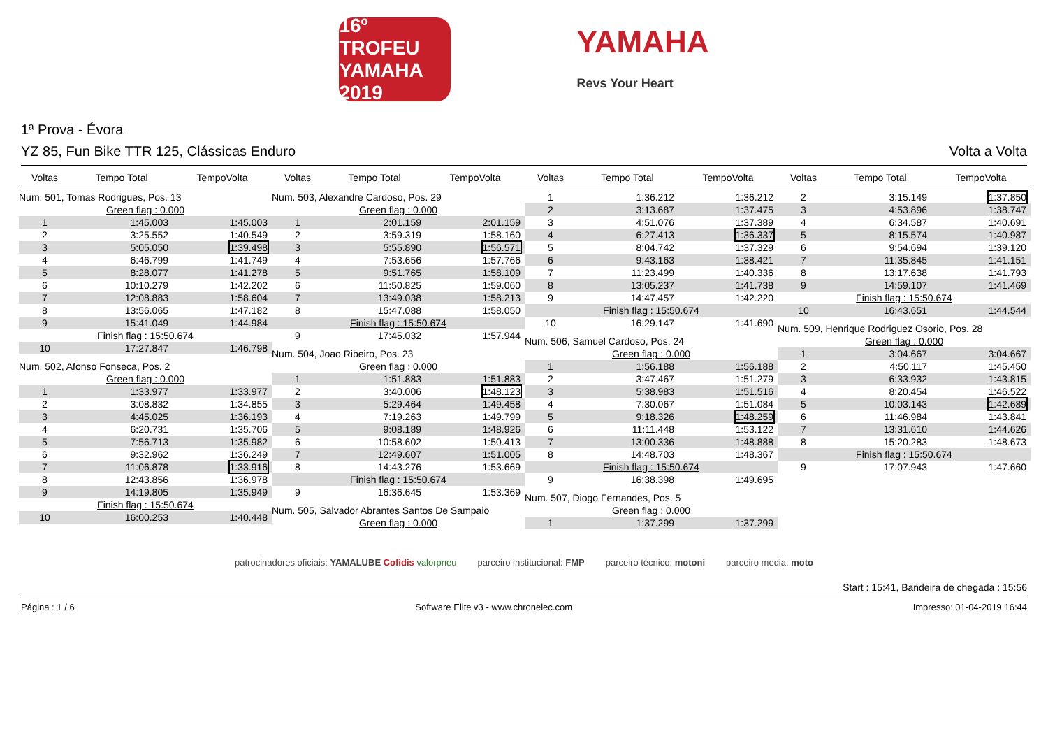16º TROFEU
YAMAHA 2019
YAMAHA
Revs Your Heart
1ª Prova - Évora
YZ 85, Fun Bike TTR 125, Clássicas Enduro Volta a Volta
| Voltas | Tempo Total | TempoVolta |
| --- | --- | --- |
| Num. 501, Tomas Rodrigues, Pos. 13 | | |
| Green flag : 0.000 | | |
| 1 | 1:45.003 | 1:45.003 |
| 2 | 3:25.552 | 1:40.549 |
| 3 | 5:05.050 | 1:39.498 |
| 4 | 6:46.799 | 1:41.749 |
| 5 | 8:28.077 | 1:41.278 |
| 6 | 10:10.279 | 1:42.202 |
| 7 | 12:08.883 | 1:58.604 |
| 8 | 13:56.065 | 1:47.182 |
| 9 | 15:41.049 | 1:44.984 |
| Finish flag : 15:50.674 | | |
| 10 | 17:27.847 | 1:46.798 |
| Num. 502, Afonso Fonseca, Pos. 2 | | |
| Green flag : 0.000 | | |
| 1 | 1:33.977 | 1:33.977 |
| 2 | 3:08.832 | 1:34.855 |
| 3 | 4:45.025 | 1:36.193 |
| 4 | 6:20.731 | 1:35.706 |
| 5 | 7:56.713 | 1:35.982 |
| 6 | 9:32.962 | 1:36.249 |
| 7 | 11:06.878 | 1:33.916 |
| 8 | 12:43.856 | 1:36.978 |
| 9 | 14:19.805 | 1:35.949 |
| Finish flag : 15:50.674 | | |
| 10 | 16:00.253 | 1:40.448 |
| Voltas | Tempo Total | TempoVolta |
| --- | --- | --- |
| Num. 503, Alexandre Cardoso, Pos. 29 | | |
| Green flag : 0.000 | | |
| 1 | 2:01.159 | 2:01.159 |
| 2 | 3:59.319 | 1:58.160 |
| 3 | 5:55.890 | 1:56.571 |
| 4 | 7:53.656 | 1:57.766 |
| 5 | 9:51.765 | 1:58.109 |
| 6 | 11:50.825 | 1:59.060 |
| 7 | 13:49.038 | 1:58.213 |
| 8 | 15:47.088 | 1:58.050 |
| Finish flag : 15:50.674 | | |
| 9 | 17:45.032 | 1:57.944 |
| Num. 504, Joao Ribeiro, Pos. 23 | | |
| Green flag : 0.000 | | |
| 1 | 1:51.883 | 1:51.883 |
| 2 | 3:40.006 | 1:48.123 |
| 3 | 5:29.464 | 1:49.458 |
| 4 | 7:19.263 | 1:49.799 |
| 5 | 9:08.189 | 1:48.926 |
| 6 | 10:58.602 | 1:50.413 |
| 7 | 12:49.607 | 1:51.005 |
| 8 | 14:43.276 | 1:53.669 |
| Finish flag : 15:50.674 | | |
| 9 | 16:36.645 | 1:53.369 |
| Num. 505, Salvador Abrantes Santos De Sampaio | | |
| Green flag : 0.000 | | |
| Voltas | Tempo Total | TempoVolta |
| --- | --- | --- |
| 1 | 1:36.212 | 1:36.212 |
| 2 | 3:13.687 | 1:37.475 |
| 3 | 4:51.076 | 1:37.389 |
| 4 | 6:27.413 | 1:36.337 |
| 5 | 8:04.742 | 1:37.329 |
| 6 | 9:43.163 | 1:38.421 |
| 7 | 11:23.499 | 1:40.336 |
| 8 | 13:05.237 | 1:41.738 |
| 9 | 14:47.457 | 1:42.220 |
| Finish flag : 15:50.674 | | |
| 10 | 16:29.147 | 1:41.690 |
| Num. 506, Samuel Cardoso, Pos. 24 | | |
| Green flag : 0.000 | | |
| 1 | 1:56.188 | 1:56.188 |
| 2 | 3:47.467 | 1:51.279 |
| 3 | 5:38.983 | 1:51.516 |
| 4 | 7:30.067 | 1:51.084 |
| 5 | 9:18.326 | 1:48.259 |
| 6 | 11:11.448 | 1:53.122 |
| 7 | 13:00.336 | 1:48.888 |
| 8 | 14:48.703 | 1:48.367 |
| Finish flag : 15:50.674 | | |
| 9 | 16:38.398 | 1:49.695 |
| Num. 507, Diogo Fernandes, Pos. 5 | | |
| Green flag : 0.000 | | |
| 1 | 1:37.299 | 1:37.299 |
| Voltas | Tempo Total | TempoVolta |
| --- | --- | --- |
| 2 | 3:15.149 | 1:37.850 |
| 3 | 4:53.896 | 1:38.747 |
| 4 | 6:34.587 | 1:40.691 |
| 5 | 8:15.574 | 1:40.987 |
| 6 | 9:54.694 | 1:39.120 |
| 7 | 11:35.845 | 1:41.151 |
| 8 | 13:17.638 | 1:41.793 |
| 9 | 14:59.107 | 1:41.469 |
| Finish flag : 15:50.674 | | |
| 10 | 16:43.651 | 1:44.544 |
| Num. 509, Henrique Rodriguez Osorio, Pos. 28 | | |
| Green flag : 0.000 | | |
| 1 | 3:04.667 | 3:04.667 |
| 2 | 4:50.117 | 1:45.450 |
| 3 | 6:33.932 | 1:43.815 |
| 4 | 8:20.454 | 1:46.522 |
| 5 | 10:03.143 | 1:42.689 |
| 6 | 11:46.984 | 1:43.841 |
| 7 | 13:31.610 | 1:44.626 |
| 8 | 15:20.283 | 1:48.673 |
| Finish flag : 15:50.674 | | |
| 9 | 17:07.943 | 1:47.660 |
patrocinadores oficiais: YAMALUBE Cofidis valorpneu parceiro institucional: FMP parceiro técnico: motoni parceiro media: moto
Start : 15:41, Bandeira de chegada : 15:56
Página : 1 / 6 Software Elite v3 - www.chronelec.com Impresso: 01-04-2019 16:44